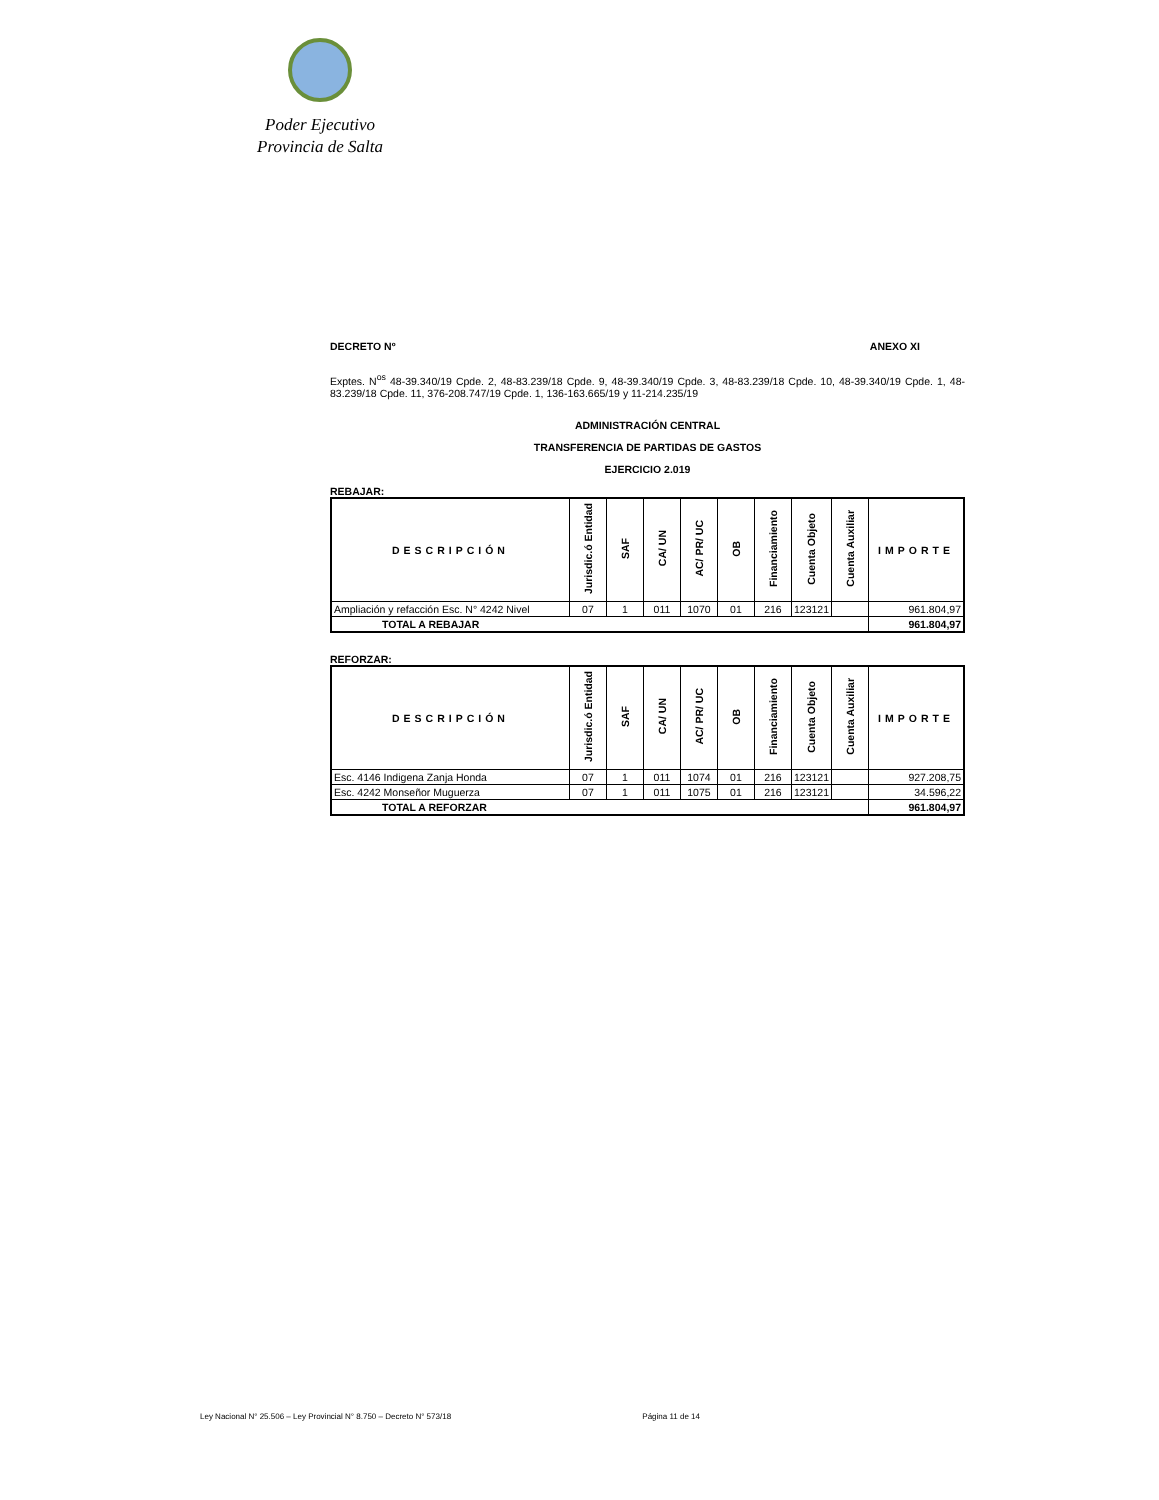Poder Ejecutivo
Provincia de Salta
DECRETO Nº ANEXO XI
Exptes. N<sup>os</sup> 48-39.340/19 Cpde. 2, 48-83.239/18 Cpde. 9, 48-39.340/19 Cpde. 3, 48-83.239/18 Cpde. 10, 48-39.340/19 Cpde. 1, 48-83.239/18 Cpde. 11, 376-208.747/19 Cpde. 1, 136-163.665/19 y 11-214.235/19
ADMINISTRACIÓN CENTRAL
TRANSFERENCIA DE PARTIDAS DE GASTOS
EJERCICIO 2.019
REBAJAR:
| DESCRIPCIÓN | Jurisdic.ó Entidad | SAF | CA/ UN | AC/ PR/ UC | OB | Financiamiento | Cuenta Objeto | Cuenta Auxiliar | IMPORTE |
| --- | --- | --- | --- | --- | --- | --- | --- | --- | --- |
| Ampliación y refacción Esc. N° 4242 Nivel | 07 | 1 | 011 | 1070 | 01 | 216 | 123121 | | 961.804,97 |
| TOTAL A REBAJAR | | | | | | | | | 961.804,97 |
REFORZAR:
| DESCRIPCIÓN | Jurisdic.ó Entidad | SAF | CA/ UN | AC/ PR/ UC | OB | Financiamiento | Cuenta Objeto | Cuenta Auxiliar | IMPORTE |
| --- | --- | --- | --- | --- | --- | --- | --- | --- | --- |
| Esc. 4146 Indigena Zanja Honda | 07 | 1 | 011 | 1074 | 01 | 216 | 123121 | | 927.208,75 |
| Esc. 4242 Monseñor Muguerza | 07 | 1 | 011 | 1075 | 01 | 216 | 123121 | | 34.596,22 |
| TOTAL A REFORZAR | | | | | | | | | 961.804,97 |
Ley Nacional N° 25.506 – Ley Provincial N° 8.750 – Decreto N° 573/18 Página 11 de 14